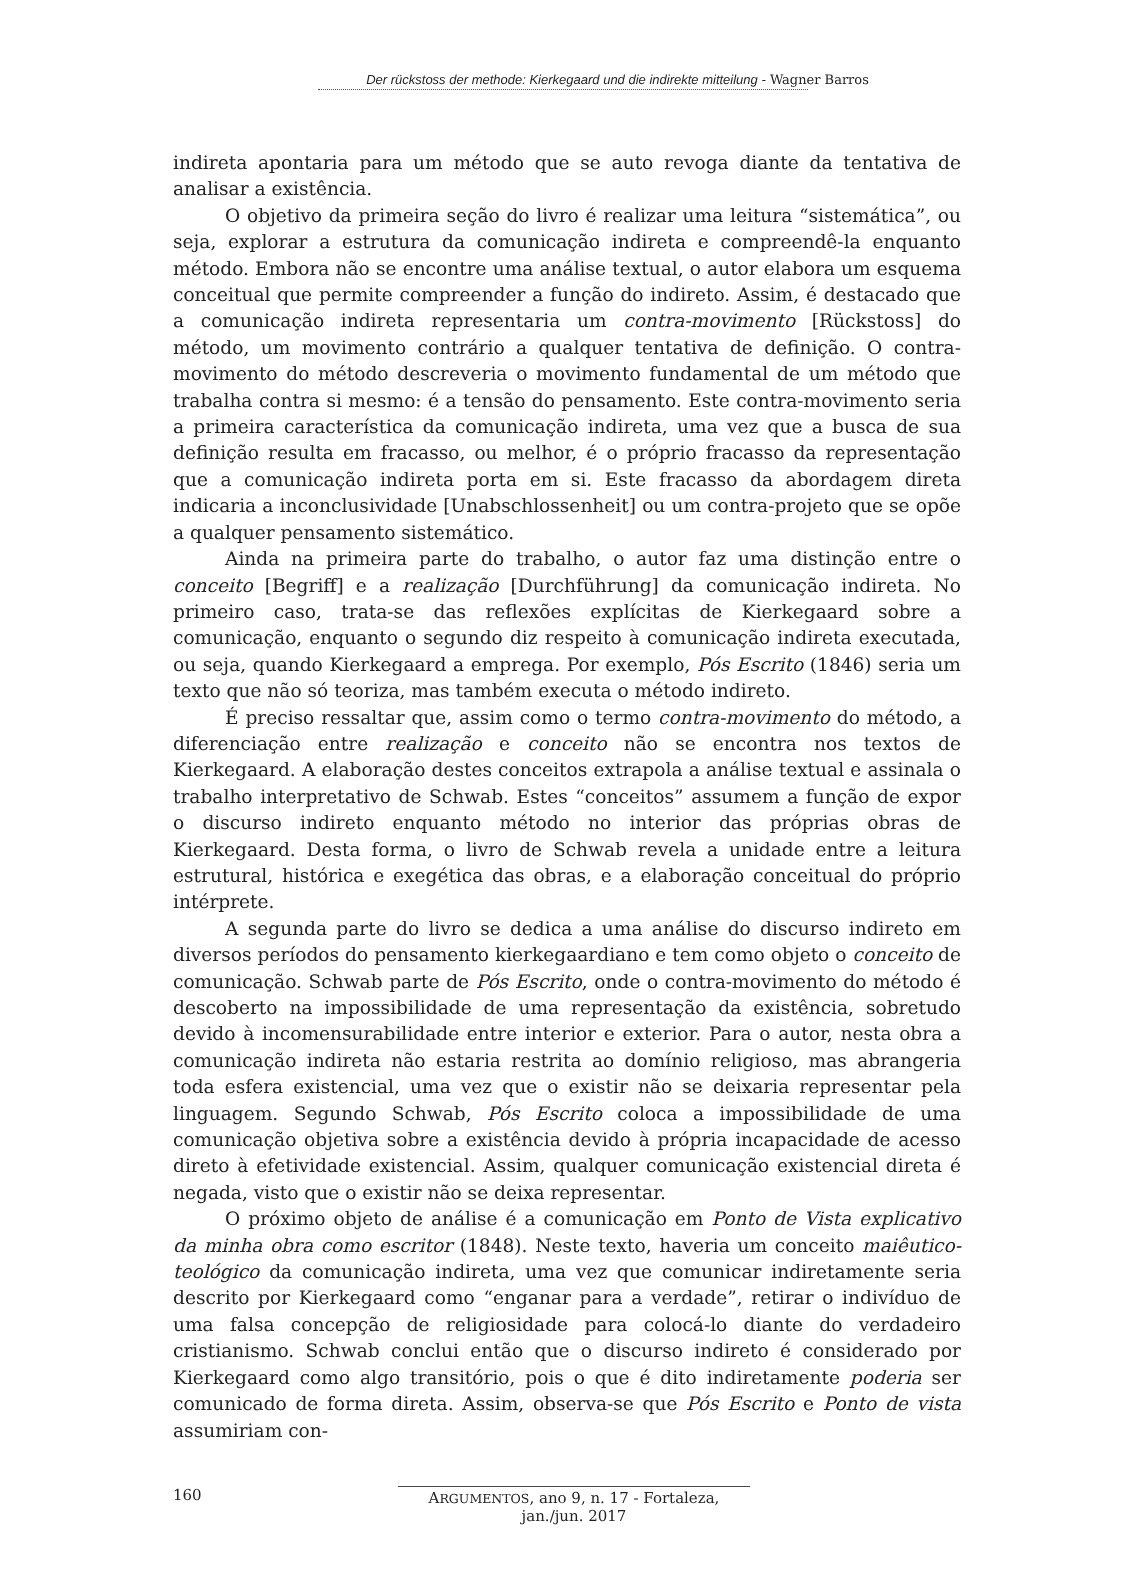Der rückstoss der methode: Kierkegaard und die indirekte mitteilung - Wagner Barros
indireta apontaria para um método que se auto revoga diante da tentativa de analisar a existência.
O objetivo da primeira seção do livro é realizar uma leitura “sistemática”, ou seja, explorar a estrutura da comunicação indireta e compreendê-la enquanto método. Embora não se encontre uma análise textual, o autor elabora um esquema conceitual que permite compreender a função do indireto. Assim, é destacado que a comunicação indireta representaria um contra-movimento [Rückstoss] do método, um movimento contrário a qualquer tentativa de definição. O contra-movimento do método descreveria o movimento fundamental de um método que trabalha contra si mesmo: é a tensão do pensamento. Este contra-movimento seria a primeira característica da comunicação indireta, uma vez que a busca de sua definição resulta em fracasso, ou melhor, é o próprio fracasso da representação que a comunicação indireta porta em si. Este fracasso da abordagem direta indicaria a inconclusividade [Unabschlossenheit] ou um contra-projeto que se opõe a qualquer pensamento sistemático.
Ainda na primeira parte do trabalho, o autor faz uma distinção entre o conceito [Begriff] e a realização [Durchführung] da comunicação indireta. No primeiro caso, trata-se das reflexões explícitas de Kierkegaard sobre a comunicação, enquanto o segundo diz respeito à comunicação indireta executada, ou seja, quando Kierkegaard a emprega. Por exemplo, Pós Escrito (1846) seria um texto que não só teoriza, mas também executa o método indireto.
É preciso ressaltar que, assim como o termo contra-movimento do método, a diferenciação entre realização e conceito não se encontra nos textos de Kierkegaard. A elaboração destes conceitos extrapola a análise textual e assinala o trabalho interpretativo de Schwab. Estes “conceitos” assumem a função de expor o discurso indireto enquanto método no interior das próprias obras de Kierkegaard. Desta forma, o livro de Schwab revela a unidade entre a leitura estrutural, histórica e exegética das obras, e a elaboração conceitual do próprio intérprete.
A segunda parte do livro se dedica a uma análise do discurso indireto em diversos períodos do pensamento kierkegaardiano e tem como objeto o conceito de comunicação. Schwab parte de Pós Escrito, onde o contra-movimento do método é descoberto na impossibilidade de uma representação da existência, sobretudo devido à incomensurabilidade entre interior e exterior. Para o autor, nesta obra a comunicação indireta não estaria restrita ao domínio religioso, mas abrangeria toda esfera existencial, uma vez que o existir não se deixaria representar pela linguagem. Segundo Schwab, Pós Escrito coloca a impossibilidade de uma comunicação objetiva sobre a existência devido à própria incapacidade de acesso direto à efetividade existencial. Assim, qualquer comunicação existencial direta é negada, visto que o existir não se deixa representar.
O próximo objeto de análise é a comunicação em Ponto de Vista explicativo da minha obra como escritor (1848). Neste texto, haveria um conceito maiêutico-teológico da comunicação indireta, uma vez que comunicar indiretamente seria descrito por Kierkegaard como “enganar para a verdade”, retirar o indivíduo de uma falsa concepção de religiosidade para colocá-lo diante do verdadeiro cristianismo. Schwab conclui então que o discurso indireto é considerado por Kierkegaard como algo transitório, pois o que é dito indiretamente poderia ser comunicado de forma direta. Assim, observa-se que Pós Escrito e Ponto de vista assumiriam con-
160 ARGUMENTOS, ano 9, n. 17 - Fortaleza, jan./jun. 2017